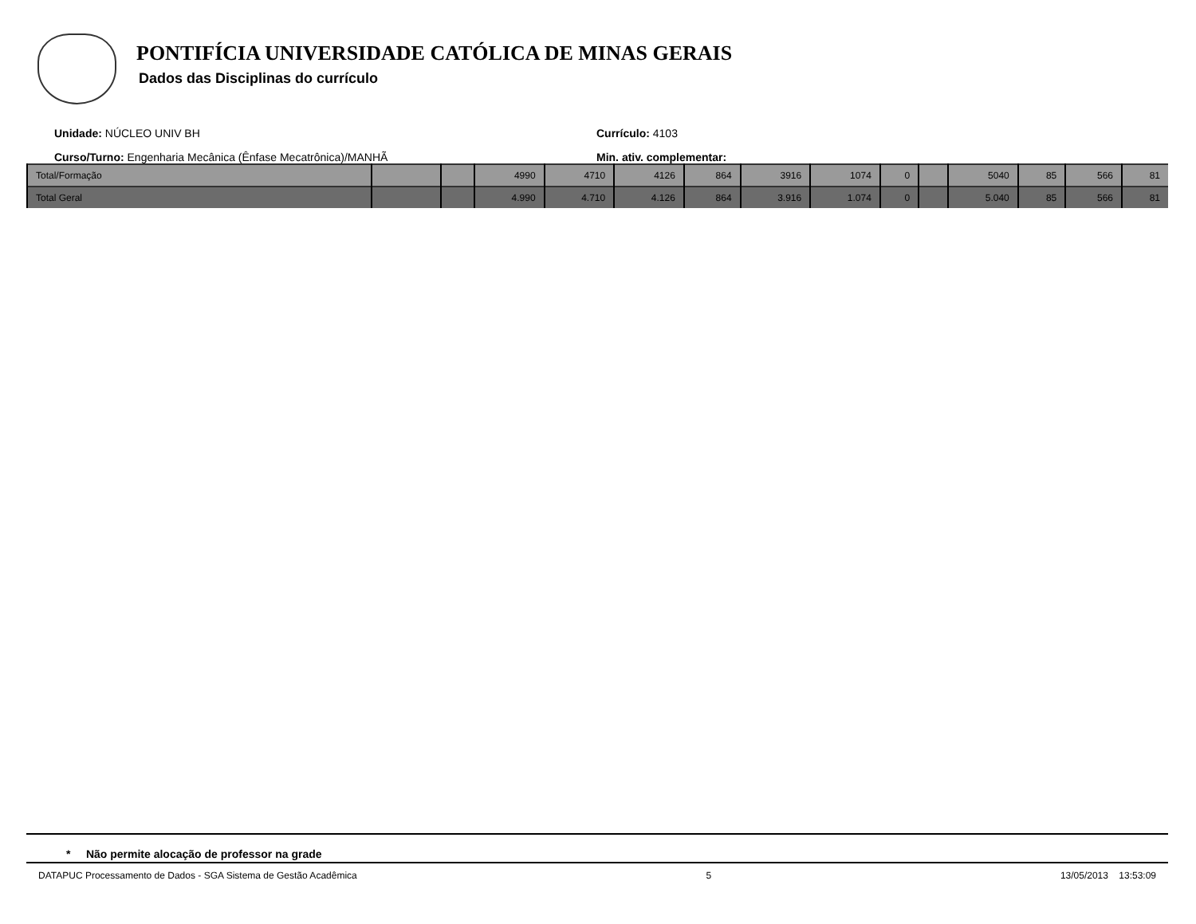PONTIFÍCIA UNIVERSIDADE CATÓLICA DE MINAS GERAIS
Dados das Disciplinas do currículo
Unidade: NÚCLEO UNIV BH
Currículo: 4103
Curso/Turno: Engenharia Mecânica (Ênfase Mecatrônica)/MANHÃ
Min. ativ. complementar:
| Total/Formação | | | 4990 | 4710 | 4126 | 864 | 3916 | 1074 | 0 | | 5040 | 85 | 566 | 81 |
| Total Geral | | | 4.990 | 4.710 | 4.126 | 864 | 3.916 | 1.074 | 0 | | 5.040 | 85 | 566 | 81 |
* Não permite alocação de professor na grade
DATAPUC Processamento de Dados - SGA Sistema de Gestão Acadêmica 5 13/05/2013 13:53:09